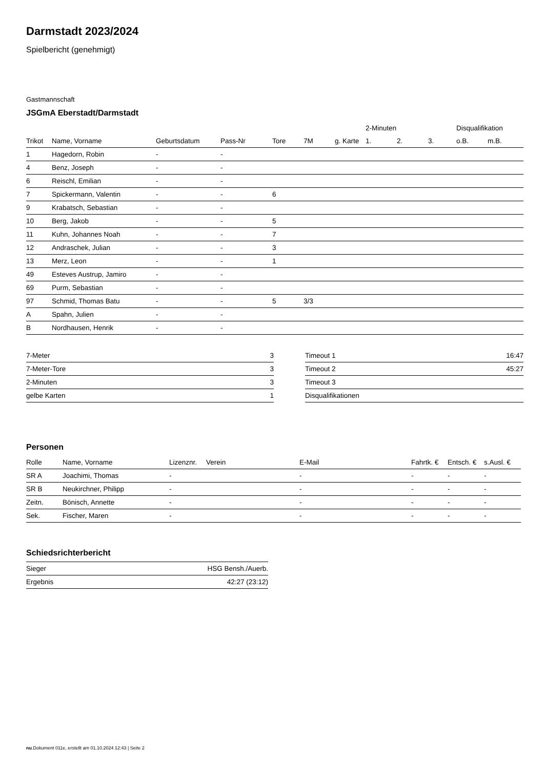Darmstadt 2023/2024
Spielbericht (genehmigt)
Gastmannschaft
JSGmA Eberstadt/Darmstadt
| | | | | | | | 2-Minuten | | | Disqualifikation | |
| --- | --- | --- | --- | --- | --- | --- | --- | --- | --- | --- | --- |
| Trikot | Name, Vorname | Geburtsdatum | Pass-Nr | Tore | 7M | g. Karte | 1. | 2. | 3. | o.B. | m.B. |
| 1 | Hagedorn, Robin | - | - | | | | | | | | |
| 4 | Benz, Joseph | - | - | | | | | | | | |
| 6 | Reischl, Emilian | - | - | | | | | | | | |
| 7 | Spickermann, Valentin | - | - | 6 | | | | | | | |
| 9 | Krabatsch, Sebastian | - | - | | | | | | | | |
| 10 | Berg, Jakob | - | - | 5 | | | | | | | |
| 11 | Kuhn, Johannes Noah | - | - | 7 | | | | | | | |
| 12 | Andraschek, Julian | - | - | 3 | | | | | | | |
| 13 | Merz, Leon | - | - | 1 | | | | | | | |
| 49 | Esteves Austrup, Jamiro | - | - | | | | | | | | |
| 69 | Purm, Sebastian | - | - | | | | | | | | |
| 97 | Schmid, Thomas Batu | - | - | 5 | 3/3 | | | | | | |
| A | Spahn, Julien | - | - | | | | | | | | |
| B | Nordhausen, Henrik | - | - | | | | | | | | |
| 7-Meter | 3 |
| 7-Meter-Tore | 3 |
| 2-Minuten | 3 |
| gelbe Karten | 1 |
| Timeout 1 | 16:47 |
| Timeout 2 | 45:27 |
| Timeout 3 | |
| Disqualifikationen | |
Personen
| Rolle | Name, Vorname | Lizenznr. | Verein | E-Mail | Fahrtk. € | Entsch. € | s.Ausl. € |
| --- | --- | --- | --- | --- | --- | --- | --- |
| SR A | Joachimi, Thomas | - | | - | - | - | - |
| SR B | Neukirchner, Philipp | - | | - | - | - | - |
| Zeitn. | Bönisch, Annette | - | | - | - | - | - |
| Sek. | Fischer, Maren | - | | - | - | - | - |
Schiedsrichterbericht
| Sieger | HSG Bensh./Auerb. |
| Ergebnis | 42:27 (23:12) |
nu.Dokument 011e, erstellt am 01.10.2024 12:43 | Seite 2